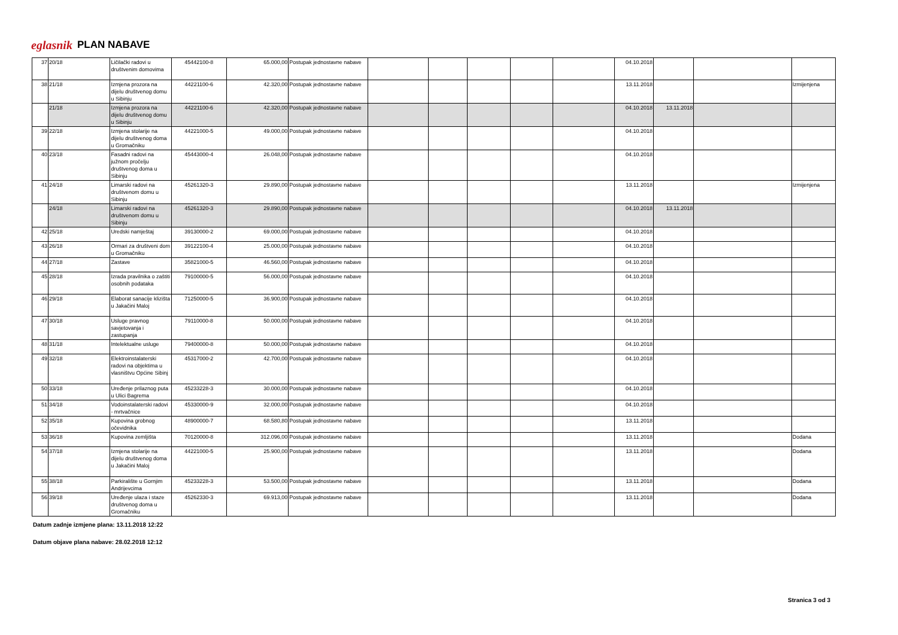eglasnik PLAN NABAVE
| 37 | 20/18 | Ličilački radovi u društvenim domovima | 45442100-8 | 65.000,00 | Postupak jednostavne nabave | | | | | | 04.10.2018 | | | |
| 38 | 21/18 | Izmjena prozora na dijelu društvenog domu u Sibinju | 44221100-6 | 42.320,00 | Postupak jednostavne nabave | | | | | | 13.11.2018 | | | Izmijenjena |
| | 21/18 | Izmjena prozora na dijelu društvenog domu u Sibinju | 44221100-6 | 42.320,00 | Postupak jednostavne nabave | | | | | | 04.10.2018 | 13.11.2018 | | |
| 39 | 22/18 | Izmjena stolarije na dijelu društvenog doma u Gromačniku | 44221000-5 | 49.000,00 | Postupak jednostavne nabave | | | | | | 04.10.2018 | | | |
| 40 | 23/18 | Fasadni radovi na južnom pročelju društvenog doma u Sibinju | 45443000-4 | 26.048,00 | Postupak jednostavne nabave | | | | | | 04.10.2018 | | | |
| 41 | 24/18 | Limarski radovi na društvenom domu u Sibinju | 45261320-3 | 29.890,00 | Postupak jednostavne nabave | | | | | | 13.11.2018 | | | Izmijenjena |
| | 24/18 | Limarski radovi na društvenom domu u Sibinju | 45261320-3 | 29.890,00 | Postupak jednostavne nabave | | | | | | 04.10.2018 | 13.11.2018 | | |
| 42 | 25/18 | Uredski namještaj | 39130000-2 | 69.000,00 | Postupak jednostavne nabave | | | | | | 04.10.2018 | | | |
| 43 | 26/18 | Ormari za društveni dom u Gromačniku | 39122100-4 | 25.000,00 | Postupak jednostavne nabave | | | | | | 04.10.2018 | | | |
| 44 | 27/18 | Zastave | 35821000-5 | 46.560,00 | Postupak jednostavne nabave | | | | | | 04.10.2018 | | | |
| 45 | 28/18 | Izrada pravilnika o zaštiti osobnih podataka | 79100000-5 | 56.000,00 | Postupak jednostavne nabave | | | | | | 04.10.2018 | | | |
| 46 | 29/18 | Elaborat sanacije klizišta u Jakačini Maloj | 71250000-5 | 36.900,00 | Postupak jednostavne nabave | | | | | | 04.10.2018 | | | |
| 47 | 30/18 | Usluge pravnog savjetovanja i zastupanja | 79110000-8 | 50.000,00 | Postupak jednostavne nabave | | | | | | 04.10.2018 | | | |
| 48 | 31/18 | Intelektualne usluge | 79400000-8 | 50.000,00 | Postupak jednostavne nabave | | | | | | 04.10.2018 | | | |
| 49 | 32/18 | Elektroinstalaterski radovi na objektima u vlasništvu Općine Sibinj | 45317000-2 | 42.700,00 | Postupak jednostavne nabave | | | | | | 04.10.2018 | | | |
| 50 | 33/18 | Uređenje prilaznog puta u Ulici Bagrema | 45233228-3 | 30.000,00 | Postupak jednostavne nabave | | | | | | 04.10.2018 | | | |
| 51 | 34/18 | Vodoinstalaterski radovi - mrtvačnice | 45330000-9 | 32.000,00 | Postupak jednostavne nabave | | | | | | 04.10.2018 | | | |
| 52 | 35/18 | Kupovina grobnog očevidnika | 48900000-7 | 68.580,80 | Postupak jednostavne nabave | | | | | | 13.11.2018 | | | |
| 53 | 36/18 | Kupovina zemljišta | 70120000-8 | 312.096,00 | Postupak jednostavne nabave | | | | | | 13.11.2018 | | | Dodana |
| 54 | 37/18 | Izmjena stolarije na dijelu društvenog doma u Jakačini Maloj | 44221000-5 | 25.900,00 | Postupak jednostavne nabave | | | | | | 13.11.2018 | | | Dodana |
| 55 | 38/18 | Parkiralište u Gornjim Andrijevcima | 45233228-3 | 53.500,00 | Postupak jednostavne nabave | | | | | | 13.11.2018 | | | Dodana |
| 56 | 39/18 | Uređenje ulaza i staze društvenog doma u Gromačniku | 45262330-3 | 69.913,00 | Postupak jednostavne nabave | | | | | | 13.11.2018 | | | Dodana |
Datum zadnje izmjene plana: 13.11.2018 12:22
Datum objave plana nabave: 28.02.2018 12:12
Stranica 3 od 3